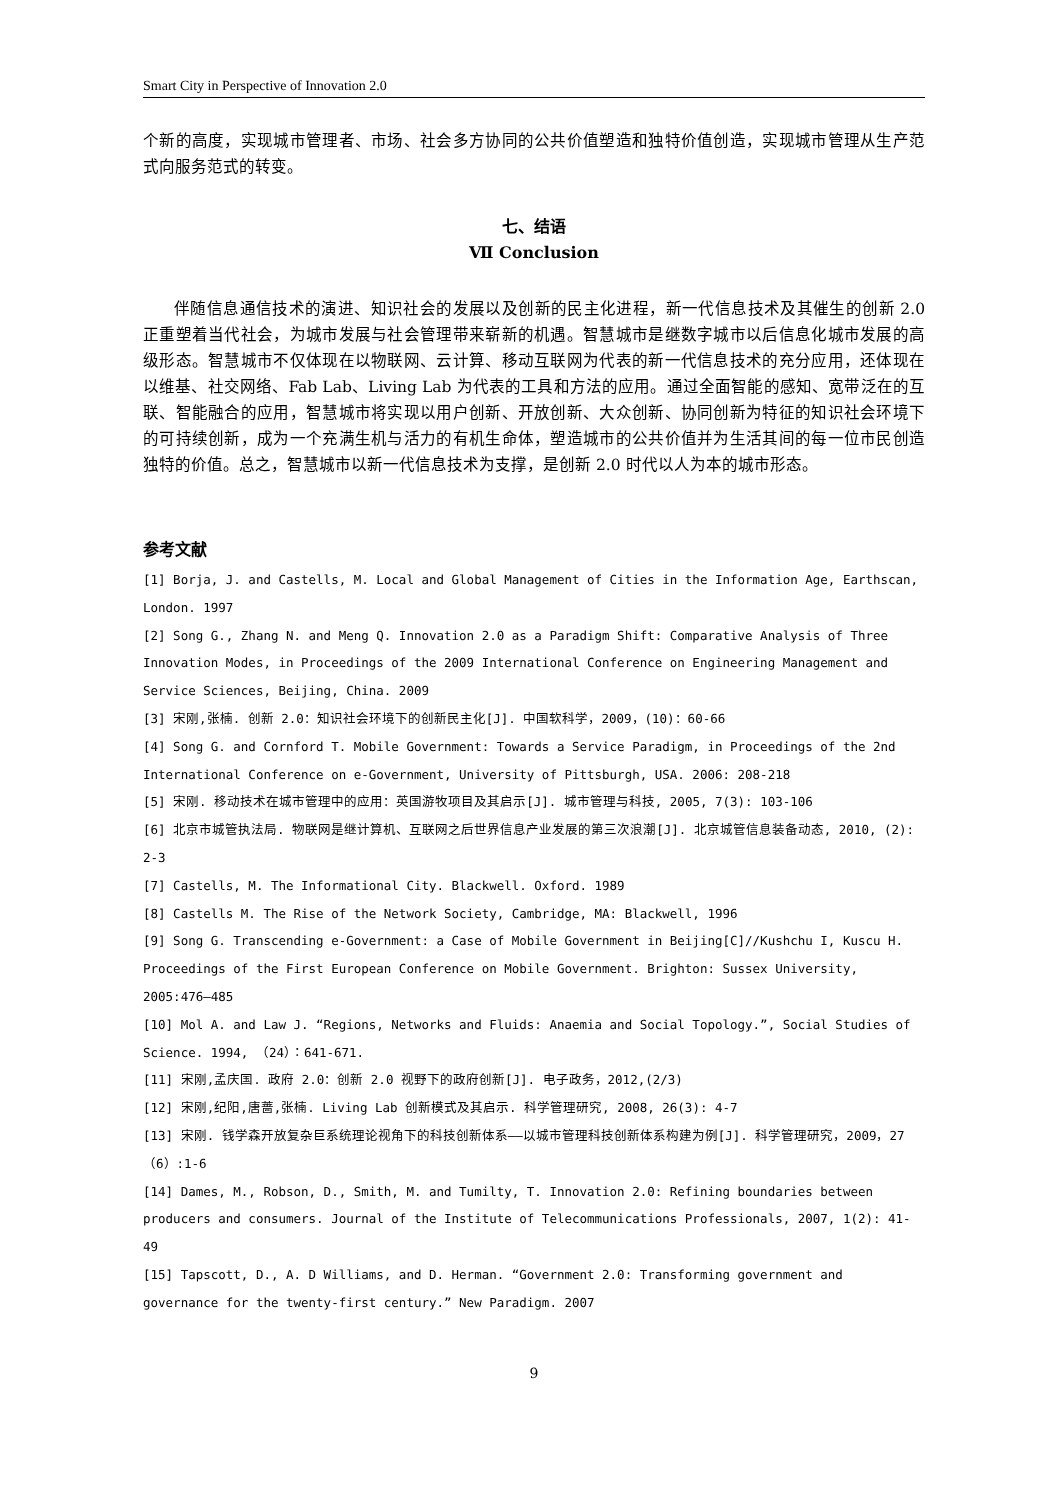Smart City in Perspective of Innovation 2.0
个新的高度，实现城市管理者、市场、社会多方协同的公共价值塑造和独特价值创造，实现城市管理从生产范式向服务范式的转变。
七、结语
Ⅶ Conclusion
伴随信息通信技术的演进、知识社会的发展以及创新的民主化进程，新一代信息技术及其催生的创新 2.0 正重塑着当代社会，为城市发展与社会管理带来崭新的机遇。智慧城市是继数字城市以后信息化城市发展的高级形态。智慧城市不仅体现在以物联网、云计算、移动互联网为代表的新一代信息技术的充分应用，还体现在以维基、社交网络、Fab Lab、Living Lab 为代表的工具和方法的应用。通过全面智能的感知、宽带泛在的互联、智能融合的应用，智慧城市将实现以用户创新、开放创新、大众创新、协同创新为特征的知识社会环境下的可持续创新，成为一个充满生机与活力的有机生命体，塑造城市的公共价值并为生活其间的每一位市民创造独特的价值。总之，智慧城市以新一代信息技术为支撑，是创新 2.0 时代以人为本的城市形态。
参考文献
[1] Borja, J. and Castells, M. Local and Global Management of Cities in the Information Age, Earthscan, London. 1997
[2] Song G., Zhang N. and Meng Q. Innovation 2.0 as a Paradigm Shift: Comparative Analysis of Three Innovation Modes, in Proceedings of the 2009 International Conference on Engineering Management and Service Sciences, Beijing, China. 2009
[3] 宋刚,张楠. 创新 2.0：知识社会环境下的创新民主化[J]. 中国软科学，2009，(10)：60-66
[4] Song G. and Cornford T. Mobile Government: Towards a Service Paradigm, in Proceedings of the 2nd International Conference on e-Government, University of Pittsburgh, USA. 2006: 208-218
[5] 宋刚. 移动技术在城市管理中的应用：英国游牧项目及其启示[J]. 城市管理与科技, 2005, 7(3): 103-106
[6] 北京市城管执法局. 物联网是继计算机、互联网之后世界信息产业发展的第三次浪潮[J]. 北京城管信息装备动态, 2010, (2): 2-3
[7] Castells, M. The Informational City. Blackwell. Oxford. 1989
[8] Castells M. The Rise of the Network Society, Cambridge, MA: Blackwell, 1996
[9] Song G. Transcending e-Government: a Case of Mobile Government in Beijing[C]//Kushchu I, Kuscu H. Proceedings of the First European Conference on Mobile Government. Brighton: Sussex University, 2005:476—485
[10] Mol A. and Law J. “Regions, Networks and Fluids: Anaemia and Social Topology.”, Social Studies of Science. 1994, （24）：641-671.
[11] 宋刚,孟庆国. 政府 2.0：创新 2.0 视野下的政府创新[J]. 电子政务，2012,(2/3)
[12] 宋刚,纪阳,唐蔷,张楠. Living Lab 创新模式及其启示. 科学管理研究, 2008, 26(3): 4-7
[13] 宋刚. 钱学森开放复杂巨系统理论视角下的科技创新体系——以城市管理科技创新体系构建为例[J]. 科学管理研究，2009，27（6）:1-6
[14] Dames, M., Robson, D., Smith, M. and Tumilty, T. Innovation 2.0: Refining boundaries between producers and consumers. Journal of the Institute of Telecommunications Professionals, 2007, 1(2): 41-49
[15] Tapscott, D., A. D Williams, and D. Herman. “Government 2.0: Transforming government and governance for the twenty-first century.” New Paradigm. 2007
9